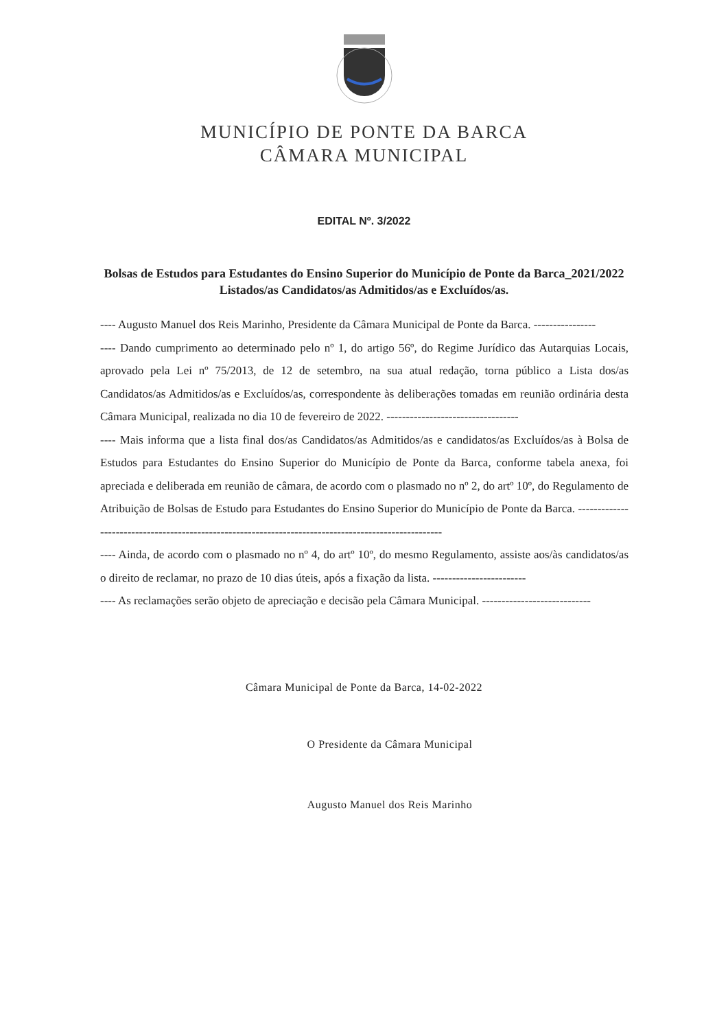MUNICÍPIO DE PONTE DA BARCA
CÂMARA MUNICIPAL
EDITAL Nº. 3/2022
Bolsas de Estudos para Estudantes do Ensino Superior do Município de Ponte da Barca_2021/2022
Listados/as Candidatos/as Admitidos/as e Excluídos/as.
---- Augusto Manuel dos Reis Marinho, Presidente da Câmara Municipal de Ponte da Barca. ----------------
---- Dando cumprimento ao determinado pelo nº 1, do artigo 56º, do Regime Jurídico das Autarquias Locais, aprovado pela Lei nº 75/2013, de 12 de setembro, na sua atual redação, torna público a Lista dos/as Candidatos/as Admitidos/as e Excluídos/as, correspondente às deliberações tomadas em reunião ordinária desta Câmara Municipal, realizada no dia 10 de fevereiro de 2022. ----------------------------------
---- Mais informa que a lista final dos/as Candidatos/as Admitidos/as e candidatos/as Excluídos/as à Bolsa de Estudos para Estudantes do Ensino Superior do Município de Ponte da Barca, conforme tabela anexa, foi apreciada e deliberada em reunião de câmara, de acordo com o plasmado no nº 2, do artº 10º, do Regulamento de Atribuição de Bolsas de Estudo para Estudantes do Ensino Superior do Município de Ponte da Barca. -----------------------------------------------------------------------------------------------------
---- Ainda, de acordo com o plasmado no nº 4, do artº 10º, do mesmo Regulamento, assiste aos/às candidatos/as o direito de reclamar, no prazo de 10 dias úteis, após a fixação da lista. ------------------------
---- As reclamações serão objeto de apreciação e decisão pela Câmara Municipal. ----------------------------
Câmara Municipal de Ponte da Barca, 14-02-2022
O Presidente da Câmara Municipal
Augusto Manuel dos Reis Marinho